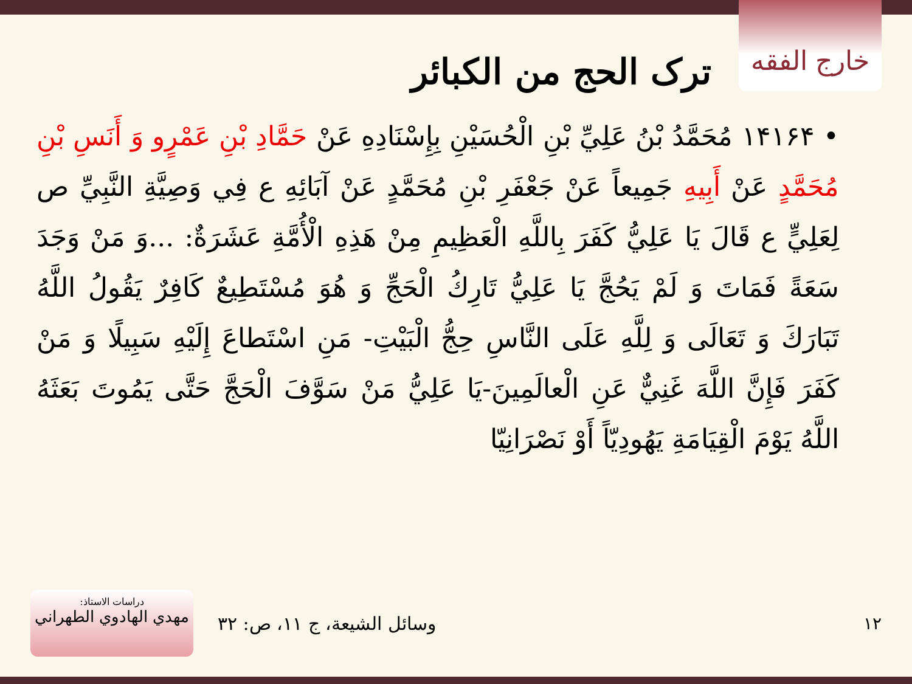خارج الفقه
ترک الحج من الكبائر
• ۱۴۱۶۴ مُحَمَّدُ بْنُ عَلِيِّ بْنِ الْحُسَيْنِ بِإِسْنَادِهِ عَنْ حَمَّادِ بْنِ عَمْرٍو وَ أَنَسِ بْنِ مُحَمَّدٍ عَنْ أَبِيهِ جَمِيعاً عَنْ جَعْفَرِ بْنِ مُحَمَّدٍ عَنْ آبَائِهِ ع فِي وَصِيَّةِ النَّبِيِّ ص لِعَلِيٍّ ع قَالَ يَا عَلِيُّ كَفَرَ بِاللَّهِ الْعَظِيمِ مِنْ هَذِهِ الْأُمَّةِ عَشَرَةٌ: ...وَ مَنْ وَجَدَ سَعَةً فَمَاتَ وَ لَمْ يَحُجَّ يَا عَلِيُّ تَارِكُ الْحَجِّ وَ هُوَ مُسْتَطِيعٌ كَافِرٌ يَقُولُ اللَّهُ تَبَارَكَ وَ تَعَالَى وَ لِلَّهِ عَلَى النَّاسِ حِجُّ الْبَيْتِ- مَنِ اسْتَطاعَ إِلَيْهِ سَبِيلًا وَ مَنْ كَفَرَ فَإِنَّ اللَّهَ غَنِيٌّ عَنِ الْعالَمِينَ-يَا عَلِيُّ مَنْ سَوَّفَ الْحَجَّ حَتَّى يَمُوتَ بَعَثَهُ اللَّهُ يَوْمَ الْقِيَامَةِ يَهُودِيّاً أَوْ نَصْرَانِيّا
دراسات الاستاذ:
مهدي الهادوي الطهراني
وسائل الشيعة، ج ۱۱، ص: ۳۲ ۱۲